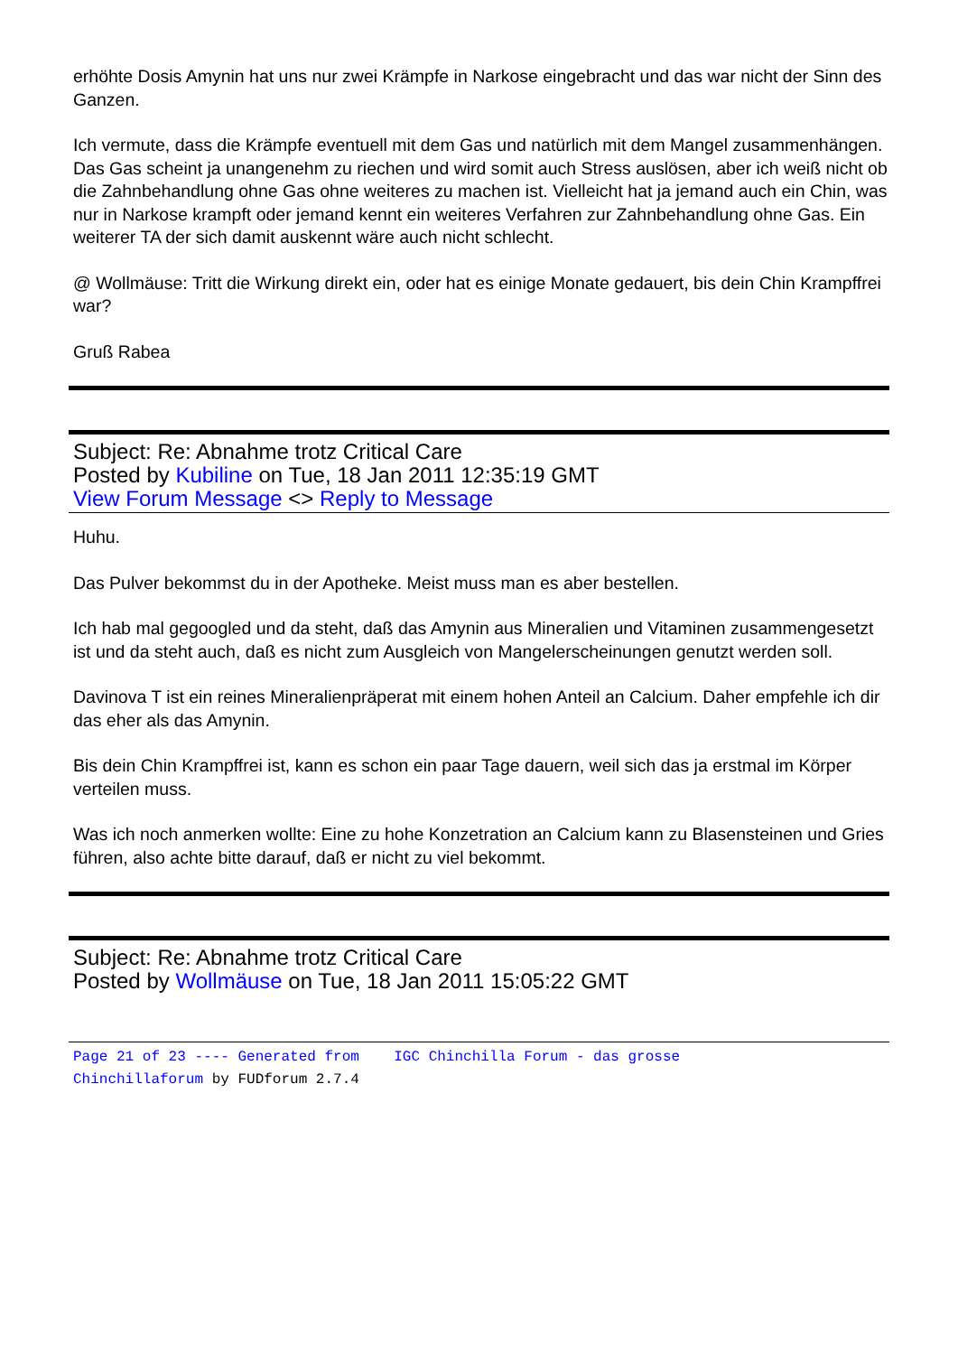erhöhte Dosis Amynin hat uns nur zwei Krämpfe in Narkose eingebracht und das war nicht der Sinn des Ganzen.
Ich vermute, dass die Krämpfe eventuell mit dem Gas und natürlich mit dem Mangel zusammenhängen. Das Gas scheint ja unangenehm zu riechen und wird somit auch Stress auslösen, aber ich weiß nicht ob die Zahnbehandlung ohne Gas ohne weiteres zu machen ist. Vielleicht hat ja jemand auch ein Chin, was nur in Narkose krampft oder jemand kennt ein weiteres Verfahren zur Zahnbehandlung ohne Gas. Ein weiterer TA der sich damit auskennt wäre auch nicht schlecht.
@ Wollmäuse: Tritt die Wirkung direkt ein, oder hat es einige Monate gedauert, bis dein Chin Krampffrei war?
Gruß Rabea
Subject: Re: Abnahme trotz Critical Care
Posted by Kubiline on Tue, 18 Jan 2011 12:35:19 GMT
View Forum Message <> Reply to Message
Huhu.
Das Pulver bekommst du in der Apotheke. Meist muss man es aber bestellen.
Ich hab mal gegoogled und da steht, daß das Amynin aus Mineralien und Vitaminen zusammengesetzt ist und da steht auch, daß es nicht zum Ausgleich von Mangelerscheinungen genutzt werden soll.
Davinova T ist ein reines Mineralienpräperat mit einem hohen Anteil an Calcium. Daher empfehle ich dir das eher als das Amynin.
Bis dein Chin Krampffrei ist, kann es schon ein paar Tage dauern, weil sich das ja erstmal im Körper verteilen muss.
Was ich noch anmerken wollte: Eine zu hohe Konzetration an Calcium kann zu Blasensteinen und Gries führen, also achte bitte darauf, daß er nicht zu viel bekommt.
Subject: Re: Abnahme trotz Critical Care
Posted by Wollmäuse on Tue, 18 Jan 2011 15:05:22 GMT
Page 21 of 23 ---- Generated from IGC Chinchilla Forum - das grosse
Chinchillaforum by FUDforum 2.7.4